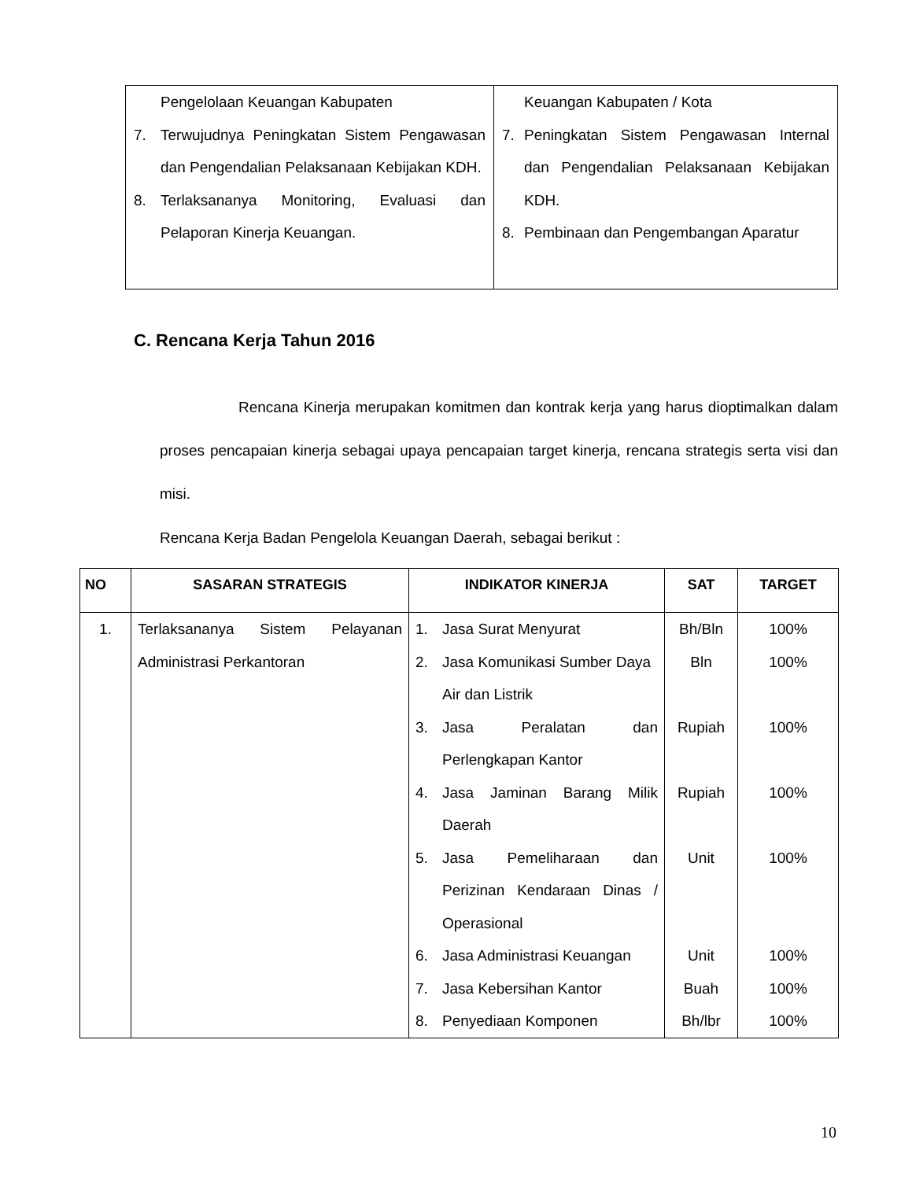| Pengelolaan Keuangan Kabupaten 7. Terwujudnya Peningkatan Sistem Pengawasan dan Pengendalian Pelaksanaan Kebijakan KDH. 8. Terlaksananya Monitoring, Evaluasi dan Pelaporan Kinerja Keuangan. | Keuangan Kabupaten / Kota 7. Peningkatan Sistem Pengawasan Internal dan Pengendalian Pelaksanaan Kebijakan KDH. 8. Pembinaan dan Pengembangan Aparatur |
C. Rencana Kerja Tahun 2016
Rencana Kinerja merupakan komitmen dan kontrak kerja yang harus dioptimalkan dalam proses pencapaian kinerja sebagai upaya pencapaian target kinerja, rencana strategis serta visi dan misi.
Rencana Kerja Badan Pengelola Keuangan Daerah, sebagai berikut :
| NO | SASARAN STRATEGIS | INDIKATOR KINERJA | SAT | TARGET |
| --- | --- | --- | --- | --- |
| 1. | Terlaksananya Sistem Pelayanan Administrasi Perkantoran | 1. Jasa Surat Menyurat 2. Jasa Komunikasi Sumber Daya Air dan Listrik 3. Jasa Peralatan dan Perlengkapan Kantor 4. Jasa Jaminan Barang Milik Daerah 5. Jasa Pemeliharaan dan Perizinan Kendaraan Dinas / Operasional 6. Jasa Administrasi Keuangan 7. Jasa Kebersihan Kantor 8. Penyediaan Komponen | Bh/Bln Bln Rupiah Rupiah Unit Unit Buah Bh/lbr | 100% 100% 100% 100% 100% 100% 100% 100% |
10